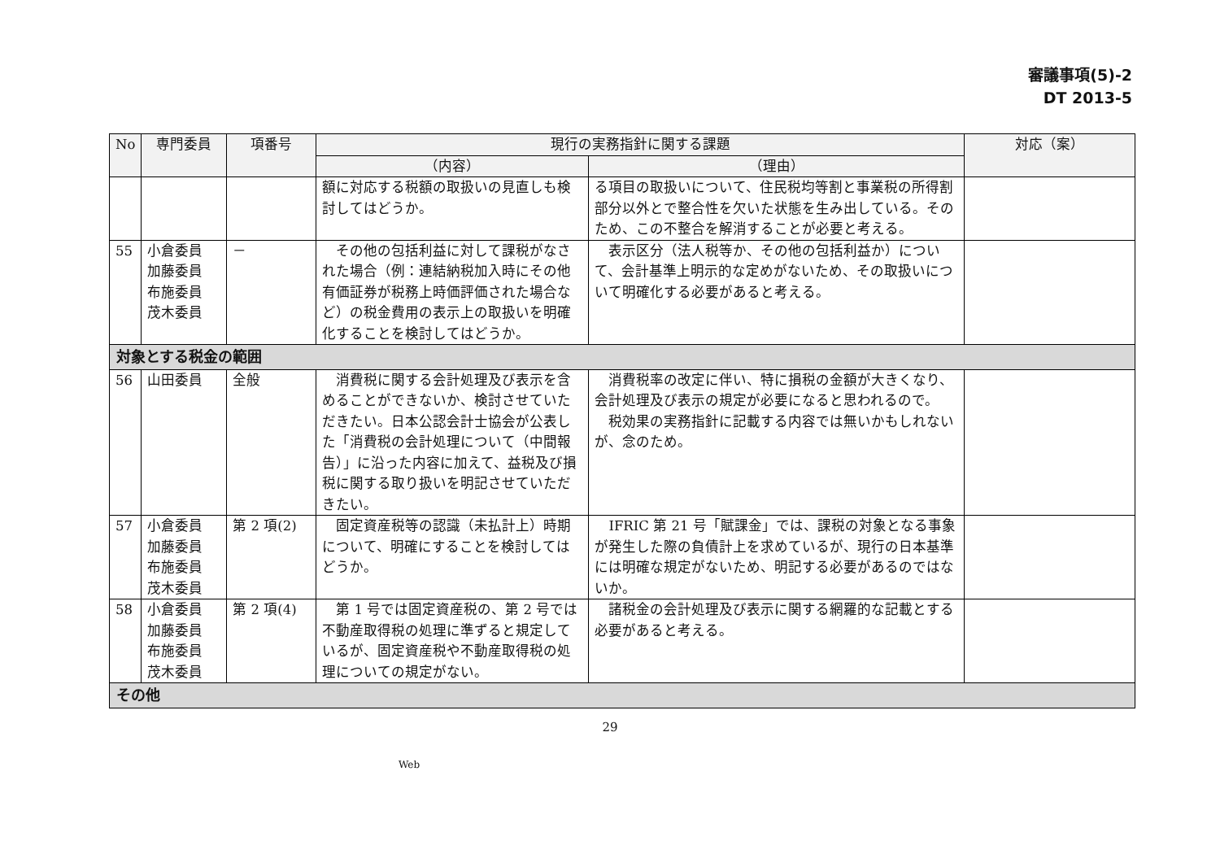審議事項(5)-2
DT 2013-5
| No | 専門委員 | 項番号 | 現行の実務指針に関する課題 | | 対応（案） |
| --- | --- | --- | --- | --- | --- |
| | | | （内容） | （理由） | |
| | | | 額に対応する税額の取扱いの見直しも検討してはどうか。 | る項目の取扱いについて、住民税均等割と事業税の所得割部分以外とで整合性を欠いた状態を生み出している。そのため、この不整合を解消することが必要と考える。 | |
| 55 | 小倉委員 加藤委員 布施委員 茂木委員 | － | その他の包括利益に対して課税がなされた場合（例：連結納税加入時にその他有価証券が税務上時価評価された場合など）の税金費用の表示上の取扱いを明確化することを検討してはどうか。 | 表示区分（法人税等か、その他の包括利益か）について、会計基準上明示的な定めがないため、その取扱いについて明確化する必要があると考える。 | |
| 対象とする税金の範囲 | | | | | |
| 56 | 山田委員 | 全般 | 消費税に関する会計処理及び表示を含めることができないか、検討させていただきたい。日本公認会計士協会が公表した「消費税の会計処理について（中間報告）」に沿った内容に加えて、益税及び損税に関する取り扱いを明記させていただきたい。 | 消費税率の改定に伴い、特に損税の金額が大きくなり、会計処理及び表示の規定が必要になると思われるので。 税効果の実務指針に記載する内容では無いかもしれないが、念のため。 | |
| 57 | 小倉委員 加藤委員 布施委員 茂木委員 | 第 2 項(2) | 固定資産税等の認識（未払計上）時期について、明確にすることを検討してはどうか。 | IFRIC 第 21 号「賦課金」では、課税の対象となる事象が発生した際の負債計上を求めているが、現行の日本基準には明確な規定がないため、明記する必要があるのではないか。 | |
| 58 | 小倉委員 加藤委員 布施委員 茂木委員 | 第 2 項(4) | 第 1 号では固定資産税の、第 2 号では不動産取得税の処理に準ずると規定しているが、固定資産税や不動産取得税の処理についての規定がない。 | 諸税金の会計処理及び表示に関する網羅的な記載とする必要があると考える。 | |
| その他 | | | | | |
29
Web